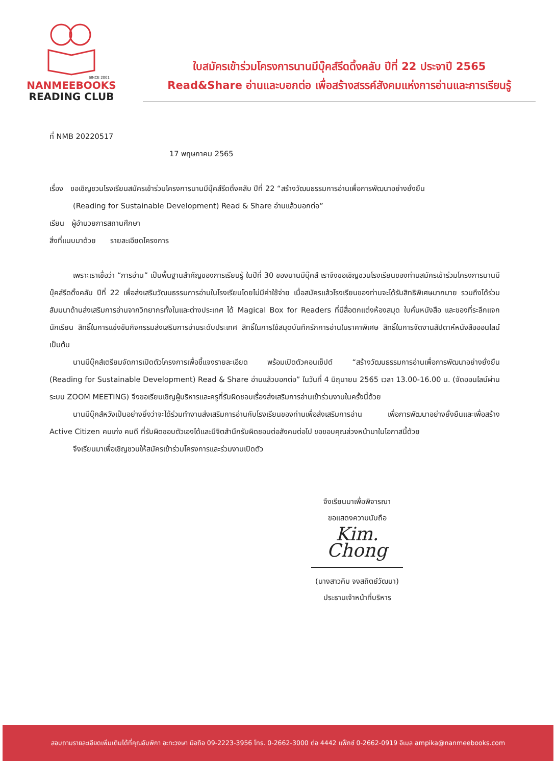SINCE 2001
NANMEEBOOKS
READING CLUB
ใบสมัครเข้าร่วมโครงการนานมีบุ๊คส์รีดดิ้งคลับ ปีที่ 22 ประจาปี 2565
Read&Share อ่านและบอกต่อ เพื่อสร้างสรรค์สังคมแห่งการอ่านและการเรียนรู้
ที่ NMB 20220517
17 พฤษภาคม 2565
เรื่อง ขอเชิญชวนโรงเรียนสมัครเข้าร่วมโครงการนานมีบุ๊คส์รีดดิ้งคลับ ปีที่ 22 “สร้างวัฒนธรรมการอ่านเพื่อการพัฒนาอย่างยั่งยืน
(Reading for Sustainable Development) Read & Share อ่านแล้วบอกต่อ”
เรียน ผู้อำนวยการสถานศึกษา
สิ่งที่แนบมาด้วย รายละเอียดโครงการ
เพราะเราเชื่อว่า “การอ่าน” เป็นพื้นฐานสำคัญของการเรียนรู้ ในปีที่ 30 ของนานมีบุ๊คส์ เราจึงขอเชิญชวนโรงเรียนของท่านสมัครเข้าร่วมโครงการนานมีบุ๊คส์รีดดิ้งคลับ ปีที่ 22 เพื่อส่งเสริมวัฒนธรรมการอ่านในโรงเรียนโดยไม่มีค่าใช้จ่าย เมื่อสมัครแล้วโรงเรียนของท่านจะได้รับสิทธิพิเศษมากมาย รวมถึงได้ร่วมสัมมนาด้านส่งเสริมการอ่านจากวิทยากรทั้งในและต่างประเทศ ได้ Magical Box for Readers ที่มีสื่อตกแต่งห้องสมุด ใบคั่นหนังสือ และของที่ระลึกแจกนักเรียน สิทธิ์ในการแข่งขันกิจกรรมส่งเสริมการอ่านระดับประเทศ สิทธิ์ในการใช้สมุดบันทึกรักการอ่านในราคาพิเศษ สิทธิ์ในการจัดงานสัปดาห์หนังสือออนไลน์ เป็นต้น
นานมีบุ๊คส์เตรียมจัดการเปิดตัวโครงการเพื่อชี้แจงรายละเอียด พร้อมเปิดตัวคอนเซ็ปต์ “สร้างวัฒนธรรมการอ่านเพื่อการพัฒนาอย่างยั่งยืน (Reading for Sustainable Development) Read & Share อ่านแล้วบอกต่อ” ในวันที่ 4 มิถุนายน 2565 เวลา 13.00-16.00 น. (จัดออนไลน์ผ่านระบบ ZOOM MEETING) จึงขอเรียนเชิญผู้บริหารและครูที่รับผิดชอบเรื่องส่งเสริมการอ่านเข้าร่วมงานในครั้งนี้ด้วย
นานมีบุ๊คส์หวังเป็นอย่างยิ่งว่าจะได้ร่วมทำงานส่งเสริมการอ่านกับโรงเรียนของท่านเพื่อส่งเสริมการอ่าน เพื่อการพัฒนาอย่างยั่งยืนและเพื่อสร้าง Active Citizen คนเก่ง คนดี ที่รับผิดชอบตัวเองได้และมีจิตสำนึกรับผิดชอบต่อสังคมต่อไป ขอขอบคุณล่วงหน้ามาในโอกาสนี้ด้วย
จึงเรียนมาเพื่อเชิญชวนให้สมัครเข้าร่วมโครงการและร่วมงานเปิดตัว
จึงเรียนมาเพื่อพิจารณา
ขอแสดงความนับถือ
Kim. Chong
(นางสาวคิม จงสถิตย์วัฒนา)
ประธานเจ้าหน้าที่บริหาร
สอบถามรายละเอียดเพิ่มเติมได้ที่คุณอัมพิกา อะทะวงษา มือถือ 09-2223-3956 โทร. 0-2662-3000 ต่อ 4442 แฟ็กซ์ 0-2662-0919 อีเมล ampika@nanmeebooks.com